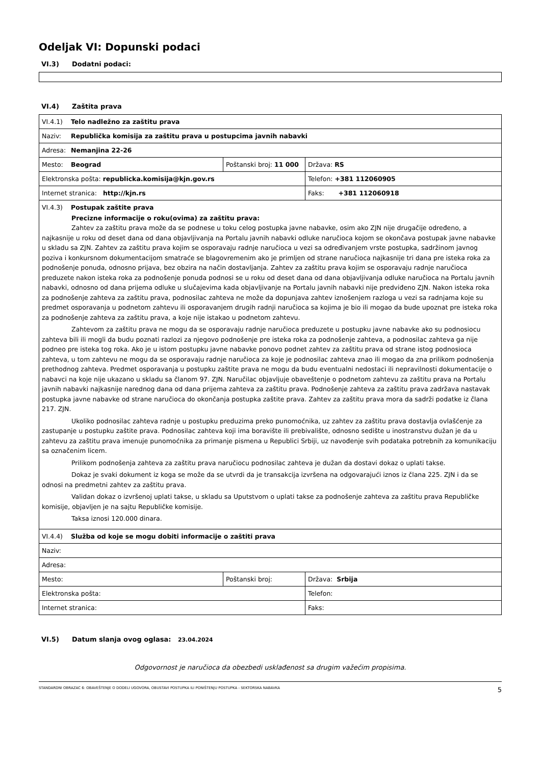Odeljak VI: Dopunski podaci
VI.3) Dodatni podaci:
VI.4) Zaštita prava
| VI.4.1) Telo nadležno za zaštitu prava | | |
| Naziv: Republička komisija za zaštitu prava u postupcima javnih nabavki | | |
| Adresa: Nemanjina 22-26 | | |
| Mesto: Beograd | Poštanski broj: 11 000 | Država: RS |
| Elektronska pošta: republicka.komisija@kjn.gov.rs | | Telefon: +381 112060905 |
| Internet stranica: http://kjn.rs | | Faks: +381 112060918 |
| VI.4.3) Postupak zaštite prava Precizne informacije o roku(ovima) za zaštitu prava: Zahtev za zaštitu prava može da se podnese u toku celog postupka javne nabavke, osim ako ZJN nije drugačije određeno, a najkasnije u roku od deset dana od dana objavljivanja na Portalu javnih nabavki odluke naručioca kojom se okončava postupak javne nabavke u skladu sa ZJN. Zahtev za zaštitu prava kojim se osporavaju radnje naručioca u vezi sa određivanjem vrste postupka, sadržinom javnog poziva i konkursnom dokumentacijom smatraće se blagovremenim ako je primljen od strane naručioca najkasnije tri dana pre isteka roka za podnošenje ponuda, odnosno prijava, bez obzira na način dostavljanja. Zahtev za zaštitu prava kojim se osporavaju radnje naručioca preduzete nakon isteka roka za podnošenje ponuda podnosi se u roku od deset dana od dana objavljivanja odluke naručioca na Portalu javnih nabavki, odnosno od dana prijema odluke u slučajevima kada objavljivanje na Portalu javnih nabavki nije predviđeno ZJN. Nakon isteka roka za podnošenje zahteva za zaštitu prava, podnosilac zahteva ne može da dopunjava zahtev iznošenjem razloga u vezi sa radnjama koje su predmet osporavanja u podnetom zahtevu ili osporavanjem drugih radnji naručioca sa kojima je bio ili mogao da bude upoznat pre isteka roka za podnošenje zahteva za zaštitu prava, a koje nije istakao u podnetom zahtevu. Zahtevom za zaštitu prava ne mogu da se osporavaju radnje naručioca preduzete u postupku javne nabavke ako su podnosiocu zahteva bili ili mogli da budu poznati razlozi za njegovo podnošenje pre isteka roka za podnošenje zahteva, a podnosilac zahteva ga nije podneo pre isteka tog roka. Ako je u istom postupku javne nabavke ponovo podnet zahtev za zaštitu prava od strane istog podnosioca zahteva, u tom zahtevu ne mogu da se osporavaju radnje naručioca za koje je podnosilac zahteva znao ili mogao da zna prilikom podnošenja prethodnog zahteva. Predmet osporavanja u postupku zaštite prava ne mogu da budu eventualni nedostaci ili nepravilnosti dokumentacije o nabavci na koje nije ukazano u skladu sa članom 97. ZJN. Naručilac objavljuje obaveštenje o podnetom zahtevu za zaštitu prava na Portalu javnih nabavki najkasnije narednog dana od dana prijema zahteva za zaštitu prava. Podnošenje zahteva za zaštitu prava zadržava nastavak postupka javne nabavke od strane naručioca do okončanja postupka zaštite prava. Zahtev za zaštitu prava mora da sadrži podatke iz člana 217. ZJN. Ukoliko podnosilac zahteva radnje u postupku preduzima preko punomoćnika, uz zahtev za zaštitu prava dostavlja ovlašćenje za zastupanje u postupku zaštite prava. Podnosilac zahteva koji ima boravište ili prebivalište, odnosno sedište u inostranstvu dužan je da u zahtevu za zaštitu prava imenuje punomoćnika za primanje pismena u Republici Srbiji, uz navođenje svih podataka potrebnih za komunikaciju sa označenim licem. Prilikom podnošenja zahteva za zaštitu prava naručiocu podnosilac zahteva je dužan da dostavi dokaz o uplati takse. Dokaz je svaki dokument iz koga se može da se utvrdi da je transakcija izvršena na odgovarajući iznos iz člana 225. ZJN i da se odnosi na predmetni zahtev za zaštitu prava. Validan dokaz o izvršenoj uplati takse, u skladu sa Uputstvom o uplati takse za podnošenje zahteva za zaštitu prava Republičke komisije, objavljen je na sajtu Republičke komisije. Taksa iznosi 120.000 dinara. | | |
| VI.4.4) Služba od koje se mogu dobiti informacije o zaštiti prava | | |
| Naziv: | | |
| Adresa: | | |
| Mesto: | Poštanski broj: | Država: Srbija |
| Elektronska pošta: | | Telefon: |
| Internet stranica: | | Faks: |
VI.5) Datum slanja ovog oglasa: 23.04.2024
Odgovornost je naručioca da obezbedi usklađenost sa drugim važećim propisima.
STANDARDNI OBRAZAC 6: OBAVEŠTENJE O DODELI UGOVORA, OBUSTAVI POSTUPKA ILI PONIŠTENJU POSTUPKA - SEKTORSKA NABAVKA 5